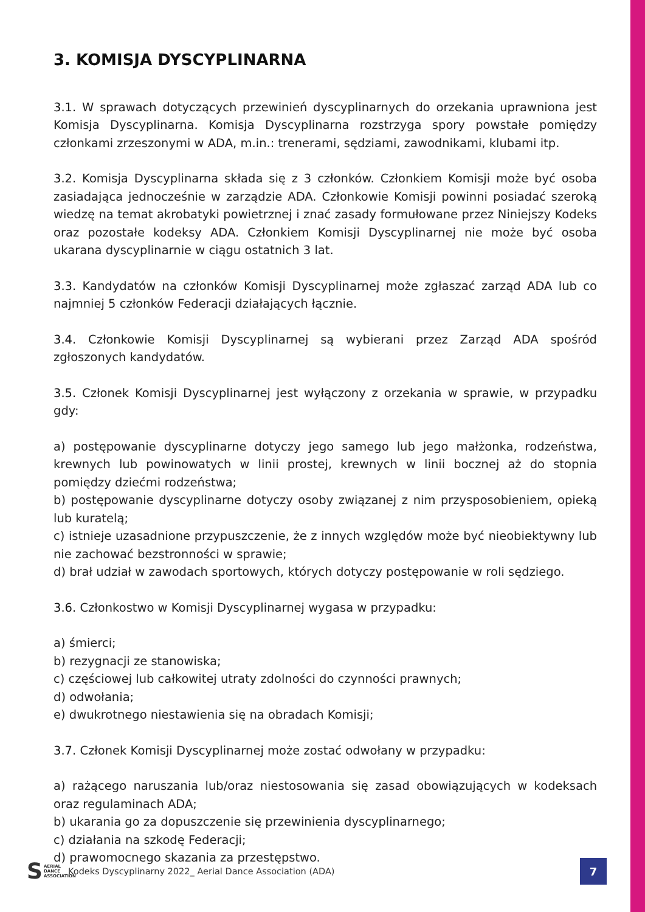3. KOMISJA DYSCYPLINARNA
3.1. W sprawach dotyczących przewinień dyscyplinarnych do orzekania uprawniona jest Komisja Dyscyplinarna. Komisja Dyscyplinarna rozstrzyga spory powstałe pomiędzy członkami zrzeszonymi w ADA, m.in.: trenerami, sędziami, zawodnikami, klubami itp.
3.2. Komisja Dyscyplinarna składa się z 3 członków. Członkiem Komisji może być osoba zasiadająca jednocześnie w zarządzie ADA. Członkowie Komisji powinni posiadać szeroką wiedzę na temat akrobatyki powietrznej i znać zasady formułowane przez Niniejszy Kodeks oraz pozostałe kodeksy ADA. Członkiem Komisji Dyscyplinarnej nie może być osoba ukarana dyscyplinarnie w ciągu ostatnich 3 lat.
3.3. Kandydatów na członków Komisji Dyscyplinarnej może zgłaszać zarząd ADA lub co najmniej 5 członków Federacji działających łącznie.
3.4. Członkowie Komisji Dyscyplinarnej są wybierani przez Zarząd ADA spośród zgłoszonych kandydatów.
3.5. Członek Komisji Dyscyplinarnej jest wyłączony z orzekania w sprawie, w przypadku gdy:
a) postępowanie dyscyplinarne dotyczy jego samego lub jego małżonka, rodzeństwa, krewnych lub powinowatych w linii prostej, krewnych w linii bocznej aż do stopnia pomiędzy dziećmi rodzeństwa;
b) postępowanie dyscyplinarne dotyczy osoby związanej z nim przysposobieniem, opieką lub kuratelą;
c) istnieje uzasadnione przypuszczenie, że z innych względów może być nieobiektywny lub nie zachować bezstronności w sprawie;
d) brał udział w zawodach sportowych, których dotyczy postępowanie w roli sędziego.
3.6. Członkostwo w Komisji Dyscyplinarnej wygasa w przypadku:
a) śmierci;
b) rezygnacji ze stanowiska;
c) częściowej lub całkowitej utraty zdolności do czynności prawnych;
d) odwołania;
e) dwukrotnego niestawienia się na obradach Komisji;
3.7. Członek Komisji Dyscyplinarnej może zostać odwołany w przypadku:
a) rażącego naruszania lub/oraz niestosowania się zasad obowiązujących w kodeksach oraz regulaminach ADA;
b) ukarania go za dopuszczenie się przewinienia dyscyplinarnego;
c) działania na szkodę Federacji;
d) prawomocnego skazania za przestępstwo.
S AERIAL
DANCE
ASSOCIATION
Kodeks Dyscyplinarny 2022_ Aerial Dance Association (ADA)
7